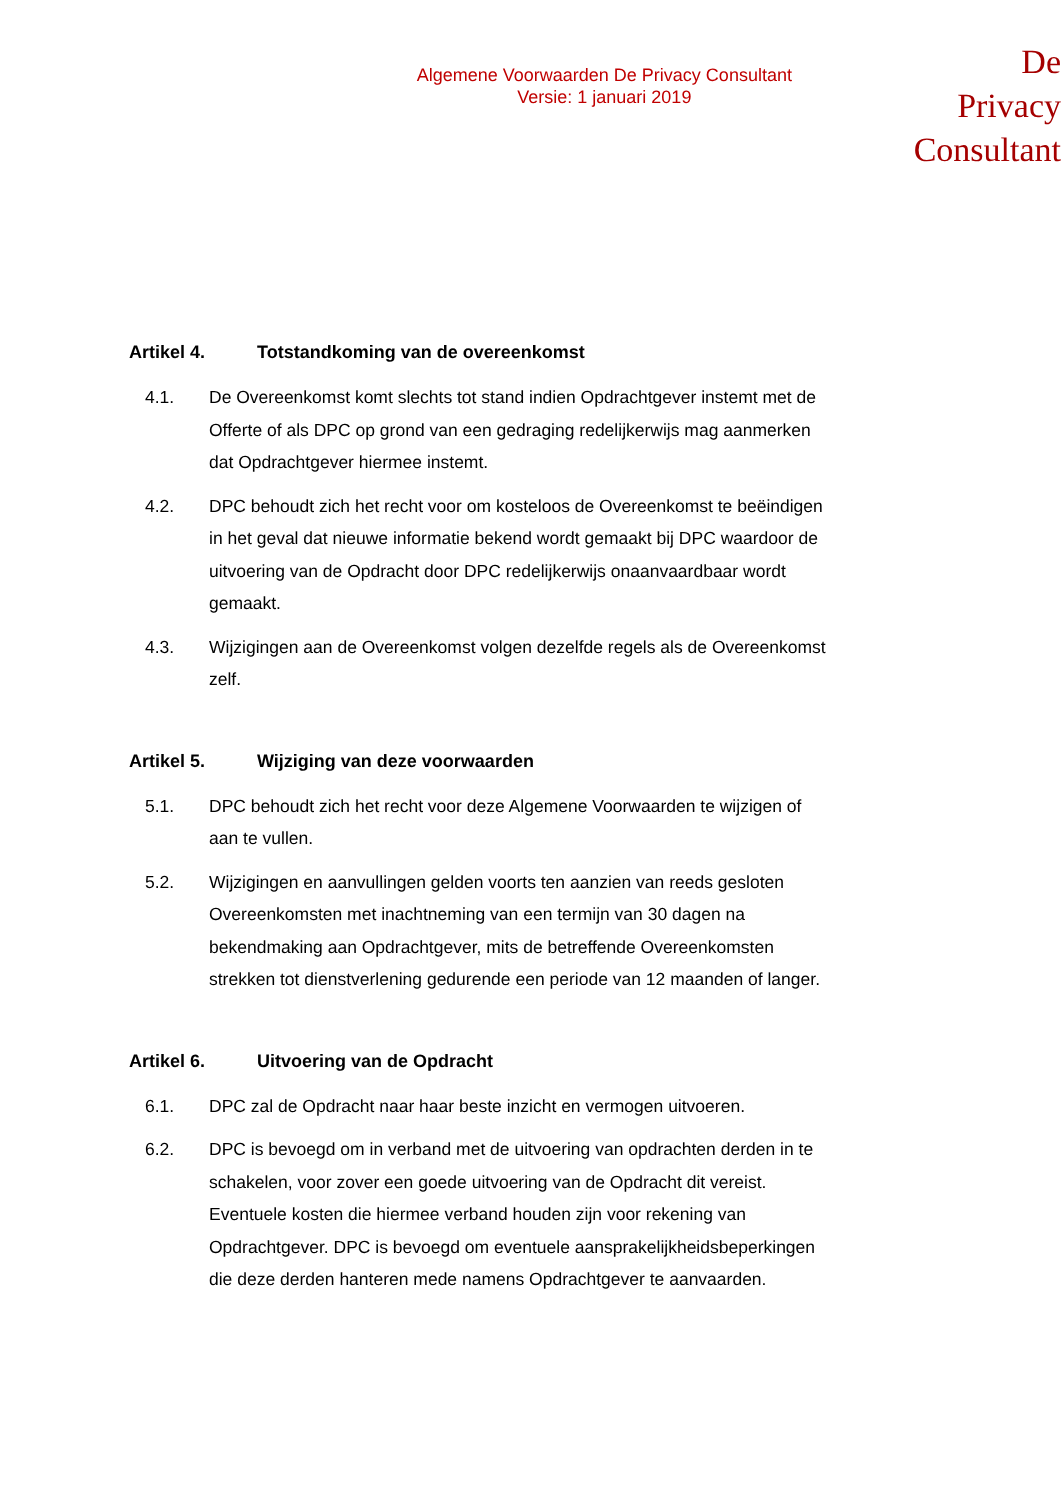Algemene Voorwaarden De Privacy Consultant
Versie: 1 januari 2019
De Privacy
Consultant
Artikel 4. Totstandkoming van de overeenkomst
4.1. De Overeenkomst komt slechts tot stand indien Opdrachtgever instemt met de Offerte of als DPC op grond van een gedraging redelijkerwijs mag aanmerken dat Opdrachtgever hiermee instemt.
4.2. DPC behoudt zich het recht voor om kosteloos de Overeenkomst te beëindigen in het geval dat nieuwe informatie bekend wordt gemaakt bij DPC waardoor de uitvoering van de Opdracht door DPC redelijkerwijs onaanvaardbaar wordt gemaakt.
4.3. Wijzigingen aan de Overeenkomst volgen dezelfde regels als de Overeenkomst zelf.
Artikel 5. Wijziging van deze voorwaarden
5.1. DPC behoudt zich het recht voor deze Algemene Voorwaarden te wijzigen of aan te vullen.
5.2. Wijzigingen en aanvullingen gelden voorts ten aanzien van reeds gesloten Overeenkomsten met inachtneming van een termijn van 30 dagen na bekendmaking aan Opdrachtgever, mits de betreffende Overeenkomsten strekken tot dienstverlening gedurende een periode van 12 maanden of langer.
Artikel 6. Uitvoering van de Opdracht
6.1. DPC zal de Opdracht naar haar beste inzicht en vermogen uitvoeren.
6.2. DPC is bevoegd om in verband met de uitvoering van opdrachten derden in te schakelen, voor zover een goede uitvoering van de Opdracht dit vereist. Eventuele kosten die hiermee verband houden zijn voor rekening van Opdrachtgever. DPC is bevoegd om eventuele aansprakelijkheidsbeperkingen die deze derden hanteren mede namens Opdrachtgever te aanvaarden.